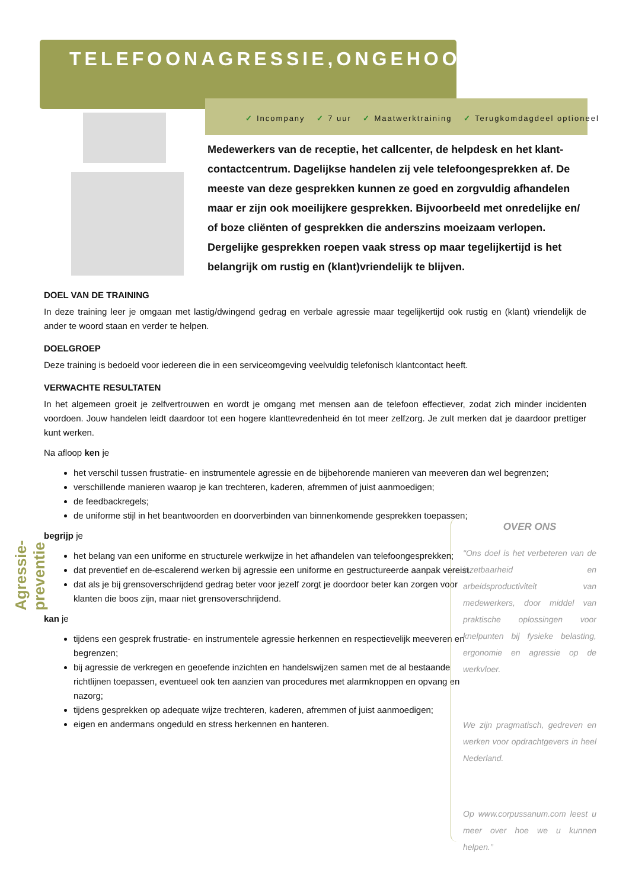TELEFOONAGRESSIE,ONGEHOORD
✓ Incompany ✓ 7 uur ✓ Maatwerktraining ✓ Terugkomdagdeel optioneel
Medewerkers van de receptie, het callcenter, de helpdesk en het klant-contactcentrum. Dagelijkse handelen zij vele telefoongesprekken af. De meeste van deze gesprekken kunnen ze goed en zorgvuldig afhandelen maar er zijn ook moeilijkere gesprekken. Bijvoorbeeld met onredelijke en/ of boze cliënten of gesprekken die anderszins moeizaam verlopen. Dergelijke gesprekken roepen vaak stress op maar tegelijkertijd is het belangrijk om rustig en (klant)vriendelijk te blijven.
DOEL VAN DE TRAINING
In deze training leer je omgaan met lastig/dwingend gedrag en verbale agressie maar tegelijkertijd ook rustig en (klant) vriendelijk de ander te woord staan en verder te helpen.
DOELGROEP
Deze training is bedoeld voor iedereen die in een serviceomgeving veelvuldig telefonisch klantcontact heeft.
VERWACHTE RESULTATEN
In het algemeen groeit je zelfvertrouwen en wordt je omgang met mensen aan de telefoon effectiever, zodat zich minder incidenten voordoen. Jouw handelen leidt daardoor tot een hogere klanttevredenheid én tot meer zelfzorg. Je zult merken dat je daardoor prettiger kunt werken.
Na afloop ken je
het verschil tussen frustratie- en instrumentele agressie en de bijbehorende manieren van meeveren dan wel begrenzen;
verschillende manieren waarop je kan trechteren, kaderen, afremmen of juist aanmoedigen;
de feedbackregels;
de uniforme stijl in het beantwoorden en doorverbinden van binnenkomende gesprekken toepassen;
begrijp je
het belang van een uniforme en structurele werkwijze in het afhandelen van telefoongesprekken;
dat preventief en de-escalerend werken bij agressie een uniforme en gestructureerde aanpak vereist.
dat als je bij grensoverschrijdend gedrag beter voor jezelf zorgt je doordoor beter kan zorgen voor klanten die boos zijn, maar niet grensoverschrijdend.
kan je
tijdens een gesprek frustratie- en instrumentele agressie herkennen en respectievelijk meeveren en begrenzen;
bij agressie de verkregen en geoefende inzichten en handelswijzen samen met de al bestaande richtlijnen toepassen, eventueel ook ten aanzien van procedures met alarmknoppen en opvang en nazorg;
tijdens gesprekken op adequate wijze trechteren, kaderen, afremmen of juist aanmoedigen;
eigen en andermans ongeduld en stress herkennen en hanteren.
OVER ONS
"Ons doel is het verbeteren van de inzetbaarheid en arbeidsproductiviteit van medewerkers, door middel van praktische oplossingen voor knelpunten bij fysieke belasting, ergonomie en agressie op de werkvloer.
We zijn pragmatisch, gedreven en werken voor opdrachtgevers in heel Nederland.
Op www.corpussanum.com leest u meer over hoe we u kunnen helpen.”
Agressie-preventie